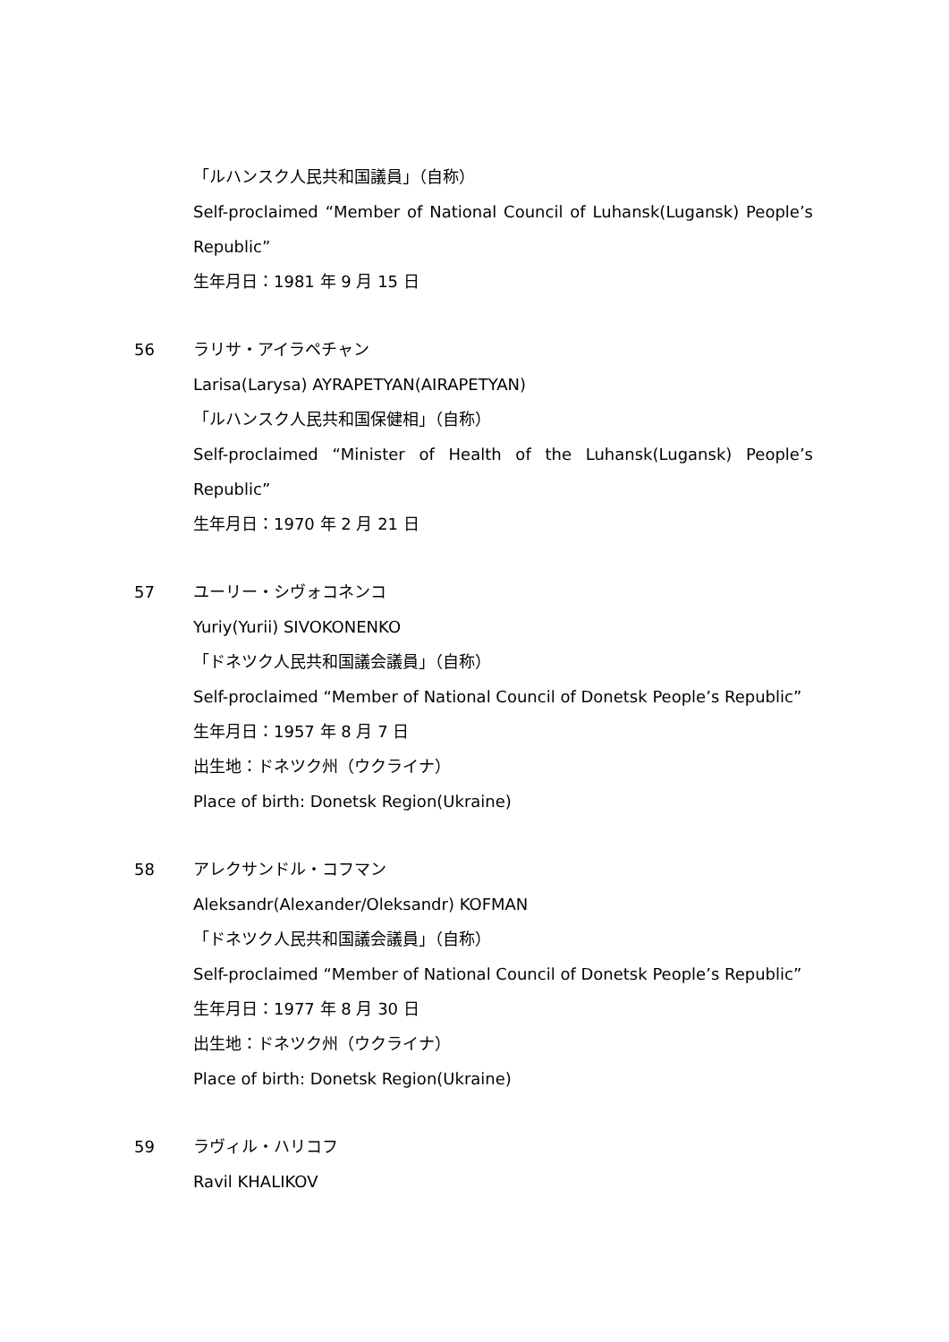「ルハンスク人民共和国議員」（自称）
Self-proclaimed “Member of National Council of Luhansk(Lugansk) People’s Republic”
生年月日：1981 年 9 月 15 日
56 ラリサ・アイラペチャン
Larisa(Larysa) AYRAPETYAN(AIRAPETYAN)
「ルハンスク人民共和国保健相」（自称）
Self-proclaimed “Minister of Health of the Luhansk(Lugansk) People’s Republic”
生年月日：1970 年 2 月 21 日
57 ユーリー・シヴォコネンコ
Yuriy(Yurii) SIVOKONENKO
「ドネツク人民共和国議会議員」（自称）
Self-proclaimed “Member of National Council of Donetsk People’s Republic”
生年月日：1957 年 8 月 7 日
出生地：ドネツク州（ウクライナ）
Place of birth: Donetsk Region(Ukraine)
58 アレクサンドル・コフマン
Aleksandr(Alexander/Oleksandr) KOFMAN
「ドネツク人民共和国議会議員」（自称）
Self-proclaimed “Member of National Council of Donetsk People’s Republic”
生年月日：1977 年 8 月 30 日
出生地：ドネツク州（ウクライナ）
Place of birth: Donetsk Region(Ukraine)
59 ラヴィル・ハリコフ
Ravil KHALIKOV